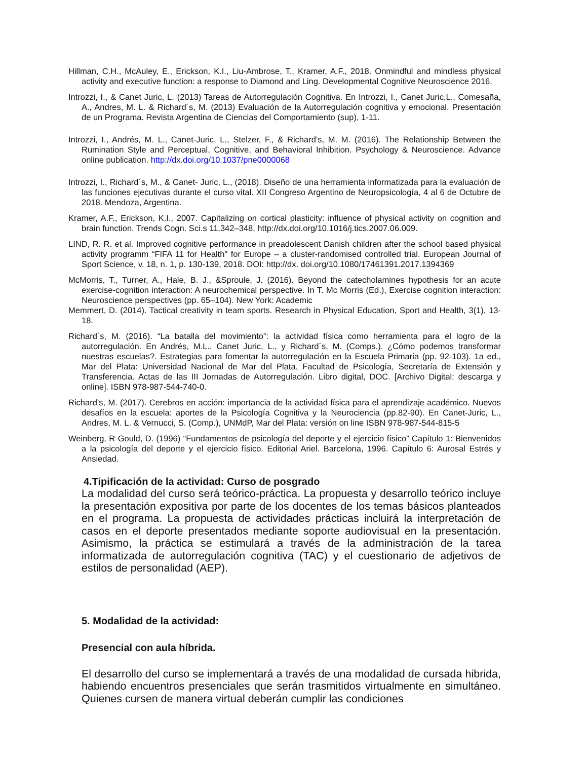Hillman, C.H., McAuley, E., Erickson, K.I., Liu-Ambrose, T., Kramer, A.F., 2018. Onmindful and mindless physical activity and executive function: a response to Diamond and Ling. Developmental Cognitive Neuroscience 2016.
Introzzi, I., & Canet Juric, L. (2013) Tareas de Autorregulación Cognitiva. En Introzzi, I., Canet Juric,L., Comesaña, A., Andres, M. L. & Richard´s, M. (2013) Evaluación de la Autorregulación cognitiva y emocional. Presentación de un Programa. Revista Argentina de Ciencias del Comportamiento (sup), 1-11.
Introzzi, I., Andrés, M. L., Canet-Juric, L., Stelzer, F., & Richard’s, M. M. (2016). The Relationship Between the Rumination Style and Perceptual, Cognitive, and Behavioral Inhibition. Psychology & Neuroscience. Advance online publication. http://dx.doi.org/10.1037/pne0000068
Introzzi, I., Richard´s, M., & Canet- Juric, L., (2018). Diseño de una herramienta informatizada para la evaluación de las funciones ejecutivas durante el curso vital. XII Congreso Argentino de Neuropsicología, 4 al 6 de Octubre de 2018. Mendoza, Argentina.
Kramer, A.F., Erickson, K.I., 2007. Capitalizing on cortical plasticity: influence of physical activity on cognition and brain function. Trends Cogn. Sci.s 11,342–348, http://dx.doi.org/10.1016/j.tics.2007.06.009.
LIND, R. R. et al. Improved cognitive performance in preadolescent Danish children after the school based physical activity programm “FIFA 11 for Health” for Europe – a cluster-randomised controlled trial. European Journal of Sport Science, v. 18, n. 1, p. 130-139, 2018. DOI: http://dx. doi.org/10.1080/17461391.2017.1394369
McMorris, T., Turner, A., Hale, B. J., &Sproule, J. (2016). Beyond the catecholamines hypothesis for an acute exercise-cognition interaction: A neurochemical perspective. In T. Mc Morris (Ed.), Exercise cognition interaction: Neuroscience perspectives (pp. 65–104). New York: Academic
Memmert, D. (2014). Tactical creativity in team sports. Research in Physical Education, Sport and Health, 3(1), 13-18.
Richard´s, M. (2016). “La batalla del movimiento”: la actividad física como herramienta para el logro de la autorregulación. En Andrés, M.L., Canet Juric, L., y Richard´s, M. (Comps.). ¿Cómo podemos transformar nuestras escuelas?. Estrategias para fomentar la autorregulación en la Escuela Primaria (pp. 92-103). 1a ed., Mar del Plata: Universidad Nacional de Mar del Plata, Facultad de Psicología, Secretaría de Extensión y Transferencia. Actas de las III Jornadas de Autorregulación. Libro digital, DOC. [Archivo Digital: descarga y online]. ISBN 978-987-544-740-0.
Richard’s, M. (2017). Cerebros en acción: importancia de la actividad física para el aprendizaje académico. Nuevos desafíos en la escuela: aportes de la Psicología Cognitiva y la Neurociencia (pp.82-90). En Canet-Juric, L., Andres, M. L. & Vernucci, S. (Comp.), UNMdP, Mar del Plata: versión on line ISBN 978-987-544-815-5
Weinberg, R Gould, D. (1996) “Fundamentos de psicología del deporte y el ejercicio físico” Capítulo 1: Bienvenidos a la psicología del deporte y el ejercicio físico. Editorial Ariel. Barcelona, 1996. Capítulo 6: Aurosal Estrés y Ansiedad.
4.Tipificación de la actividad: Curso de posgrado
La modalidad del curso será teórico-práctica. La propuesta y desarrollo teórico incluye la presentación expositiva por parte de los docentes de los temas básicos planteados en el programa. La propuesta de actividades prácticas incluirá la interpretación de casos en el deporte presentados mediante soporte audiovisual en la presentación. Asimismo, la práctica se estimulará a través de la administración de la tarea informatizada de autorregulación cognitiva (TAC) y el cuestionario de adjetivos de estilos de personalidad (AEP).
5. Modalidad de la actividad:
Presencial con aula híbrida.
El desarrollo del curso se implementará a través de una modalidad de cursada hibrida, habiendo encuentros presenciales que serán trasmitidos virtualmente en simultáneo. Quienes cursen de manera virtual deberán cumplir las condiciones